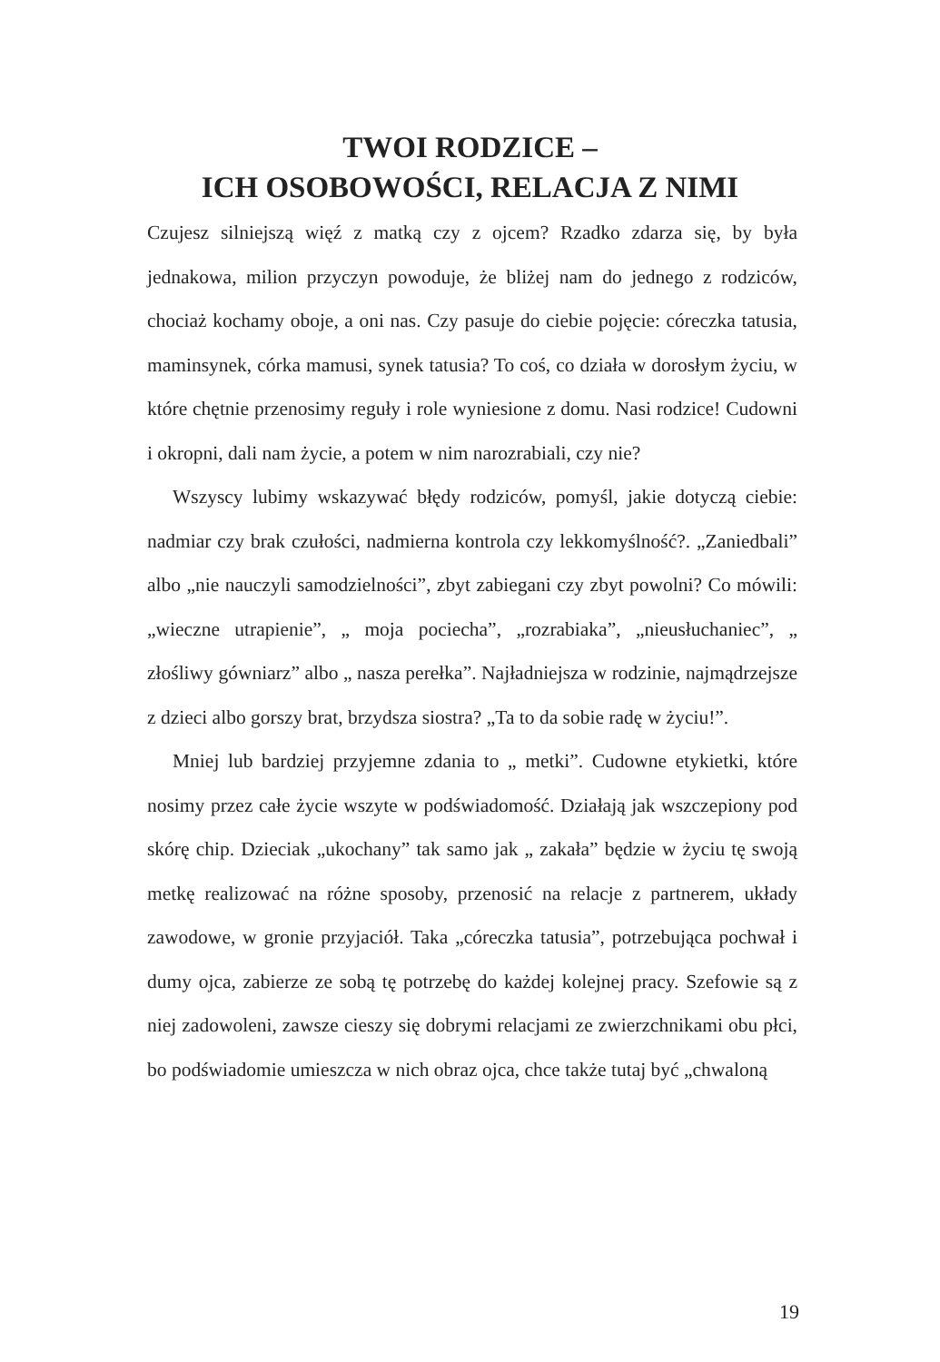TWOI RODZICE –
ICH OSOBOWOŚCI, RELACJA Z NIMI
Czujesz silniejszą więź z matką czy z ojcem? Rzadko zdarza się, by była jednakowa, milion przyczyn powoduje, że bliżej nam do jednego z rodziców, chociaż kochamy oboje, a oni nas. Czy pasuje do ciebie pojęcie: córeczka tatusia, maminsynek, córka mamusi, synek tatusia? To coś, co działa w dorosłym życiu, w które chętnie przenosimy reguły i role wyniesione z domu. Nasi rodzice! Cudowni i okropni, dali nam życie, a potem w nim narozrabiali, czy nie?
Wszyscy lubimy wskazywać błędy rodziców, pomyśl, jakie dotyczą ciebie: nadmiar czy brak czułości, nadmierna kontrola czy lekkomyślność?. „Zaniedbali” albo „nie nauczyli samodzielności”, zbyt zabiegani czy zbyt powolni? Co mówili: „wieczne utrapienie”, „ moja pociecha”, „rozrabiaka”, „nieusłuchaniec”, „ złośliwy gówniarz” albo „ nasza perełka”. Najładniejsza w rodzinie, najmądrzejsze z dzieci albo gorszy brat, brzydsza siostra? „Ta to da sobie radę w życiu!”.
Mniej lub bardziej przyjemne zdania to „ metki”. Cudowne etykietki, które nosimy przez całe życie wszyte w podświadomość. Działają jak wszczepiony pod skórę chip. Dzieciak „ukochany” tak samo jak „ zakała” będzie w życiu tę swoją metkę realizować na różne sposoby, przenosić na relacje z partnerem, układy zawodowe, w gronie przyjaciół. Taka „córeczka tatusia”, potrzebująca pochwał i dumy ojca, zabierze ze sobą tę potrzebę do każdej kolejnej pracy. Szefowie są z niej zadowoleni, zawsze cieszy się dobrymi relacjami ze zwierzchnikami obu płci, bo podświadomie umieszcza w nich obraz ojca, chce także tutaj być „chwaloną
19